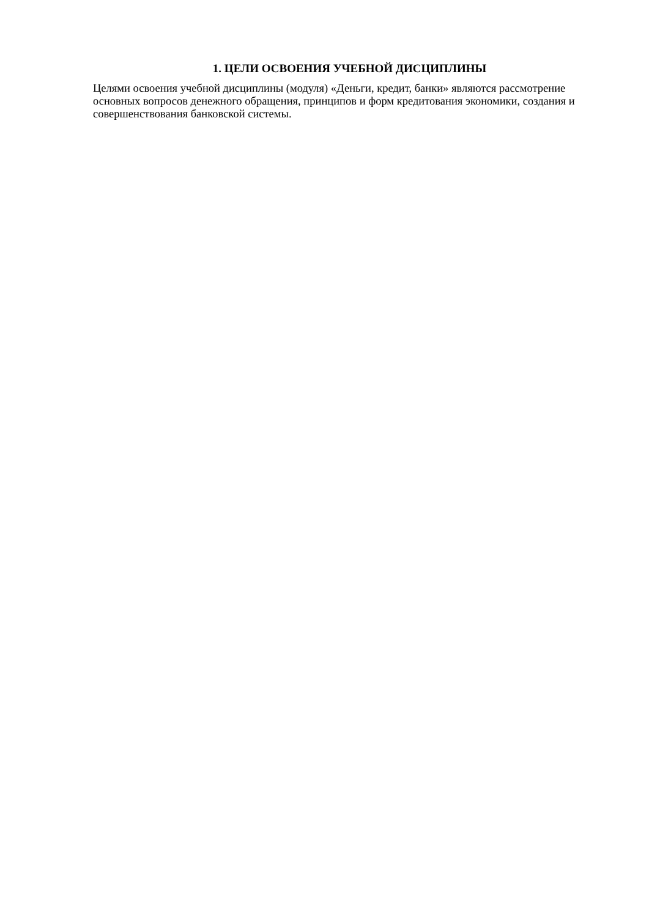1. ЦЕЛИ ОСВОЕНИЯ УЧЕБНОЙ ДИСЦИПЛИНЫ
Целями освоения учебной дисциплины (модуля) «Деньги, кредит, банки» являются рассмотрение основных вопросов денежного обращения, принципов и форм кредитования экономики, создания и совершенствования банковской системы.